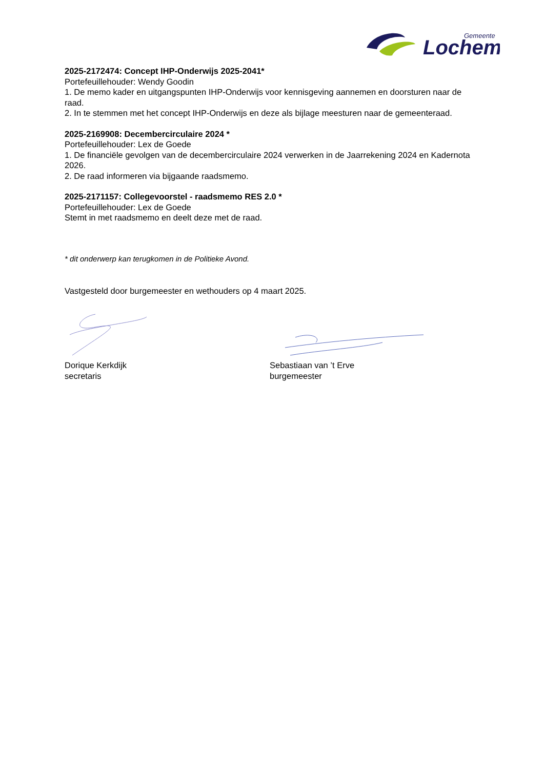Lochem
Gemeente
2025-2172474: Concept IHP-Onderwijs 2025-2041*
Portefeuillehouder: Wendy Goodin
1. De memo kader en uitgangspunten IHP-Onderwijs voor kennisgeving aannemen en doorsturen naar de raad.
2. In te stemmen met het concept IHP-Onderwijs en deze als bijlage meesturen naar de gemeenteraad.
2025-2169908: Decembercirculaire 2024 *
Portefeuillehouder: Lex de Goede
1. De financiële gevolgen van de decembercirculaire 2024 verwerken in de Jaarrekening 2024 en Kadernota 2026.
2. De raad informeren via bijgaande raadsmemo.
2025-2171157: Collegevoorstel - raadsmemo RES 2.0 *
Portefeuillehouder: Lex de Goede
Stemt in met raadsmemo en deelt deze met de raad.
* dit onderwerp kan terugkomen in de Politieke Avond.
Vastgesteld door burgemeester en wethouders op 4 maart 2025.
Dorique Kerkdijk
secretaris
Sebastiaan van ’t Erve
burgemeester